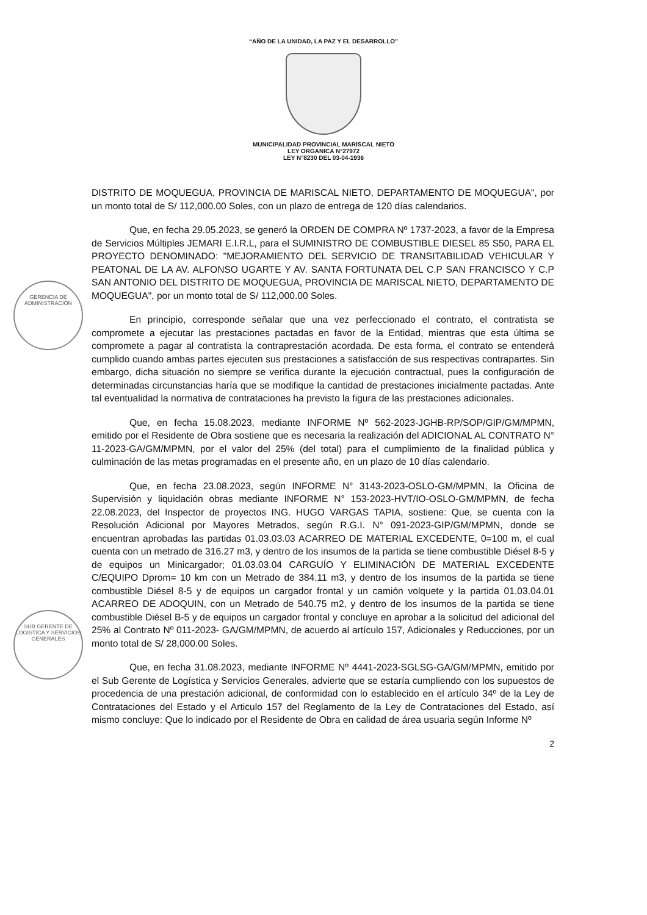“AÑO DE LA UNIDAD, LA PAZ Y EL DESARROLLO”
MUNICIPALIDAD PROVINCIAL MARISCAL NIETO
LEY ORGANICA N°27972
LEY N°8230 DEL 03-04-1936
GERENCIA DE ADMINISTRACIÓN
SUB GERENTE DE LOGÍSTICA Y SERVICIOS GENERALES
DISTRITO DE MOQUEGUA, PROVINCIA DE MARISCAL NIETO, DEPARTAMENTO DE MOQUEGUA", por un monto total de S/ 112,000.00 Soles, con un plazo de entrega de 120 días calendarios.
Que, en fecha 29.05.2023, se generó la ORDEN DE COMPRA Nº 1737-2023, a favor de la Empresa de Servicios Múltiples JEMARI E.I.R.L, para el SUMINISTRO DE COMBUSTIBLE DIESEL 85 S50, PARA EL PROYECTO DENOMINADO: "MEJORAMIENTO DEL SERVICIO DE TRANSITABILIDAD VEHICULAR Y PEATONAL DE LA AV. ALFONSO UGARTE Y AV. SANTA FORTUNATA DEL C.P SAN FRANCISCO Y C.P SAN ANTONIO DEL DISTRITO DE MOQUEGUA, PROVINCIA DE MARISCAL NIETO, DEPARTAMENTO DE MOQUEGUA", por un monto total de S/ 112,000.00 Soles.
En principio, corresponde señalar que una vez perfeccionado el contrato, el contratista se compromete a ejecutar las prestaciones pactadas en favor de la Entidad, mientras que esta última se compromete a pagar al contratista la contraprestación acordada. De esta forma, el contrato se entenderá cumplido cuando ambas partes ejecuten sus prestaciones a satisfacción de sus respectivas contrapartes. Sin embargo, dicha situación no siempre se verifica durante la ejecución contractual, pues la configuración de determinadas circunstancias haría que se modifique la cantidad de prestaciones inicialmente pactadas. Ante tal eventualidad la normativa de contrataciones ha previsto la figura de las prestaciones adicionales.
Que, en fecha 15.08.2023, mediante INFORME Nº 562-2023-JGHB-RP/SOP/GIP/GM/MPMN, emitido por el Residente de Obra sostiene que es necesaria la realización del ADICIONAL AL CONTRATO N° 11-2023-GA/GM/MPMN, por el valor del 25% (del total) para el cumplimiento de la finalidad pública y culminación de las metas programadas en el presente año, en un plazo de 10 días calendario.
Que, en fecha 23.08.2023, según INFORME N° 3143-2023-OSLO-GM/MPMN, la Oficina de Supervisión y liquidación obras mediante INFORME N° 153-2023-HVT/IO-OSLO-GM/MPMN, de fecha 22.08.2023, del Inspector de proyectos ING. HUGO VARGAS TAPIA, sostiene: Que, se cuenta con la Resolución Adicional por Mayores Metrados, según R.G.I. N° 091-2023-GIP/GM/MPMN, donde se encuentran aprobadas las partidas 01.03.03.03 ACARREO DE MATERIAL EXCEDENTE, 0=100 m, el cual cuenta con un metrado de 316.27 m3, y dentro de los insumos de la partida se tiene combustible Diésel 8-5 y de equipos un Minicargador; 01.03.03.04 CARGUÍO Y ELIMINACIÓN DE MATERIAL EXCEDENTE C/EQUIPO Dprom= 10 km con un Metrado de 384.11 m3, y dentro de los insumos de la partida se tiene combustible Diésel 8-5 y de equipos un cargador frontal y un camión volquete y la partida 01.03.04.01 ACARREO DE ADOQUIN, con un Metrado de 540.75 m2, y dentro de los insumos de la partida se tiene combustible Diésel B-5 y de equipos un cargador frontal y concluye en aprobar a la solicitud del adicional del 25% al Contrato Nº 011-2023- GA/GM/MPMN, de acuerdo al artículo 157, Adicionales y Reducciones, por un monto total de S/ 28,000.00 Soles.
Que, en fecha 31.08.2023, mediante INFORME Nº 4441-2023-SGLSG-GA/GM/MPMN, emitido por el Sub Gerente de Logística y Servicios Generales, advierte que se estaría cumpliendo con los supuestos de procedencia de una prestación adicional, de conformidad con lo establecido en el artículo 34º de la Ley de Contrataciones del Estado y el Articulo 157 del Reglamento de la Ley de Contrataciones del Estado, así mismo concluye: Que lo indicado por el Residente de Obra en calidad de área usuaria según Informe Nº
2